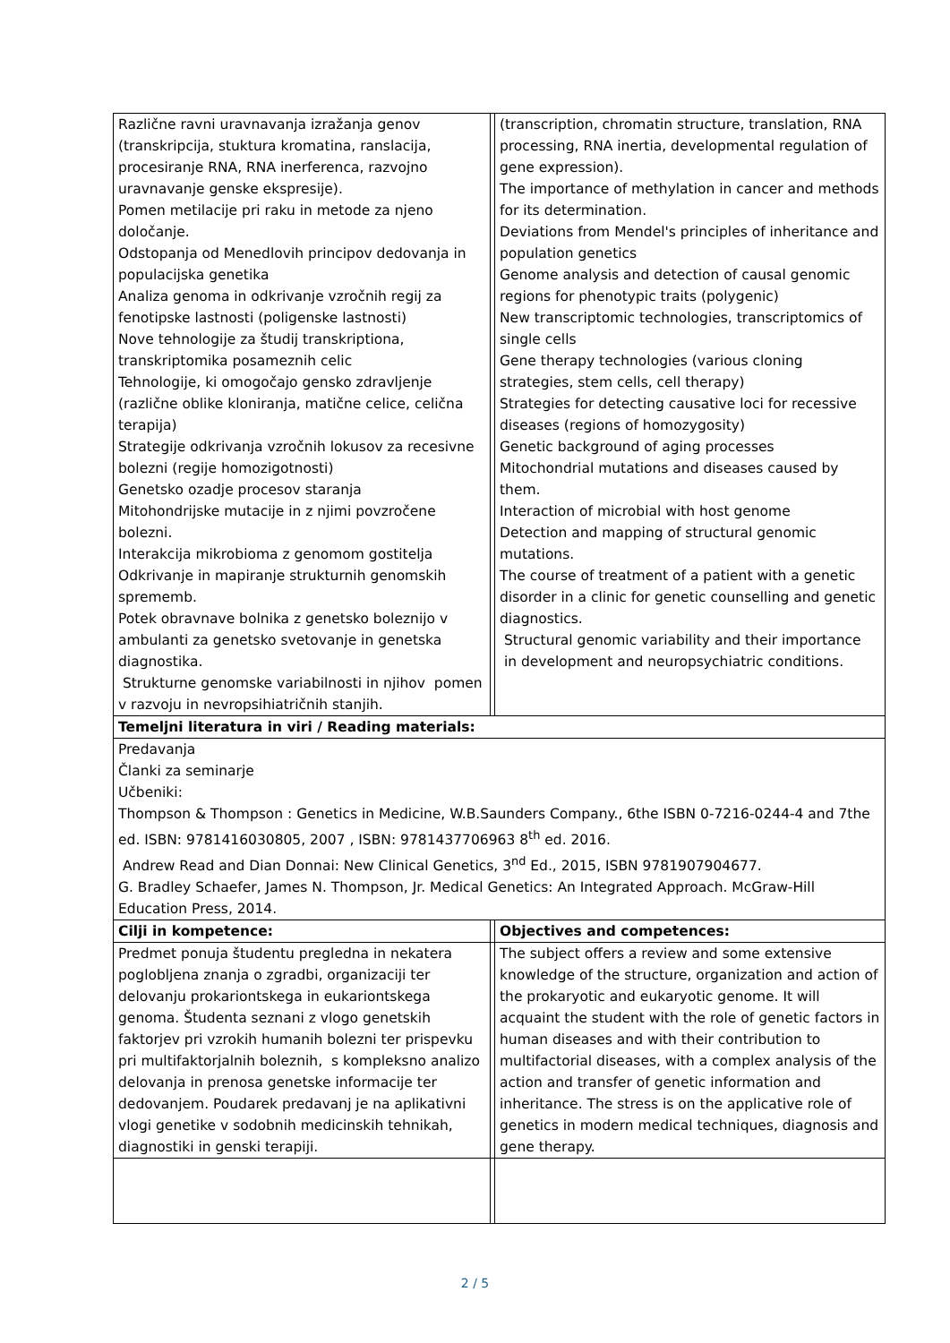| Različne ravni uravnavanja izražanja genov (transkripcija, stuktura kromatina, ranslacija, procesiranje RNA, RNA inerferenca, razvojno uravnavanje genske ekspresije). Pomen metilacije pri raku in metode za njeno določanje. Odstopanja od Menedlovih principov dedovanja in populacijska genetika Analiza genoma in odkrivanje vzročnih regij za fenotipske lastnosti (poligenske lastnosti) Nove tehnologije za študij transkriptiona, transkriptomika posameznih celic Tehnologije, ki omogočajo gensko zdravljenje (različne oblike kloniranja, matične celice, celična terapija) Strategije odkrivanja vzročnih lokusov za recesivne bolezni (regije homozigotnosti) Genetsko ozadje procesov staranja Mitohondrijske mutacije in z njimi povzročene bolezni. Interakcija mikrobioma z genomom gostitelja Odkrivanje in mapiranje strukturnih genomskih sprememb. Potek obravnave bolnika z genetsko boleznijo v ambulanti za genetsko svetovanje in genetska diagnostika. Strukturne genomske variabilnosti in njihov pomen v razvoju in nevropsihiatričnih stanjih. | | (transcription, chromatin structure, translation, RNA processing, RNA inertia, developmental regulation of gene expression). The importance of methylation in cancer and methods for its determination. Deviations from Mendel's principles of inheritance and population genetics Genome analysis and detection of causal genomic regions for phenotypic traits (polygenic) New transcriptomic technologies, transcriptomics of single cells Gene therapy technologies (various cloning strategies, stem cells, cell therapy) Strategies for detecting causative loci for recessive diseases (regions of homozygosity) Genetic background of aging processes Mitochondrial mutations and diseases caused by them. Interaction of microbial with host genome Detection and mapping of structural genomic mutations. The course of treatment of a patient with a genetic disorder in a clinic for genetic counselling and genetic diagnostics. Structural genomic variability and their importance in development and neuropsychiatric conditions. |
| Temeljni literatura in viri / Reading materials: | | |
| Predavanja Članki za seminarje Učbeniki: Thompson & Thompson : Genetics in Medicine, W.B.Saunders Company., 6the ISBN 0-7216-0244-4 and 7the ed. ISBN: 9781416030805, 2007 , ISBN: 9781437706963 8<sup>th</sup> ed. 2016. Andrew Read and Dian Donnai: New Clinical Genetics, 3<sup>nd</sup> Ed., 2015, ISBN 9781907904677. G. Bradley Schaefer, James N. Thompson, Jr. Medical Genetics: An Integrated Approach. McGraw-Hill Education Press, 2014. | | |
| Cilji in kompetence: | | Objectives and competences: |
| Predmet ponuja študentu pregledna in nekatera poglobljena znanja o zgradbi, organizaciji ter delovanju prokariontskega in eukariontskega genoma. Študenta seznani z vlogo genetskih faktorjev pri vzrokih humanih bolezni ter prispevku pri multifaktorjalnih boleznih, s kompleksno analizo delovanja in prenosa genetske informacije ter dedovanjem. Poudarek predavanj je na aplikativni vlogi genetike v sodobnih medicinskih tehnikah, diagnostiki in genski terapiji. | | The subject offers a review and some extensive knowledge of the structure, organization and action of the prokaryotic and eukaryotic genome. It will acquaint the student with the role of genetic factors in human diseases and with their contribution to multifactorial diseases, with a complex analysis of the action and transfer of genetic information and inheritance. The stress is on the applicative role of genetics in modern medical techniques, diagnosis and gene therapy. |
2 / 5